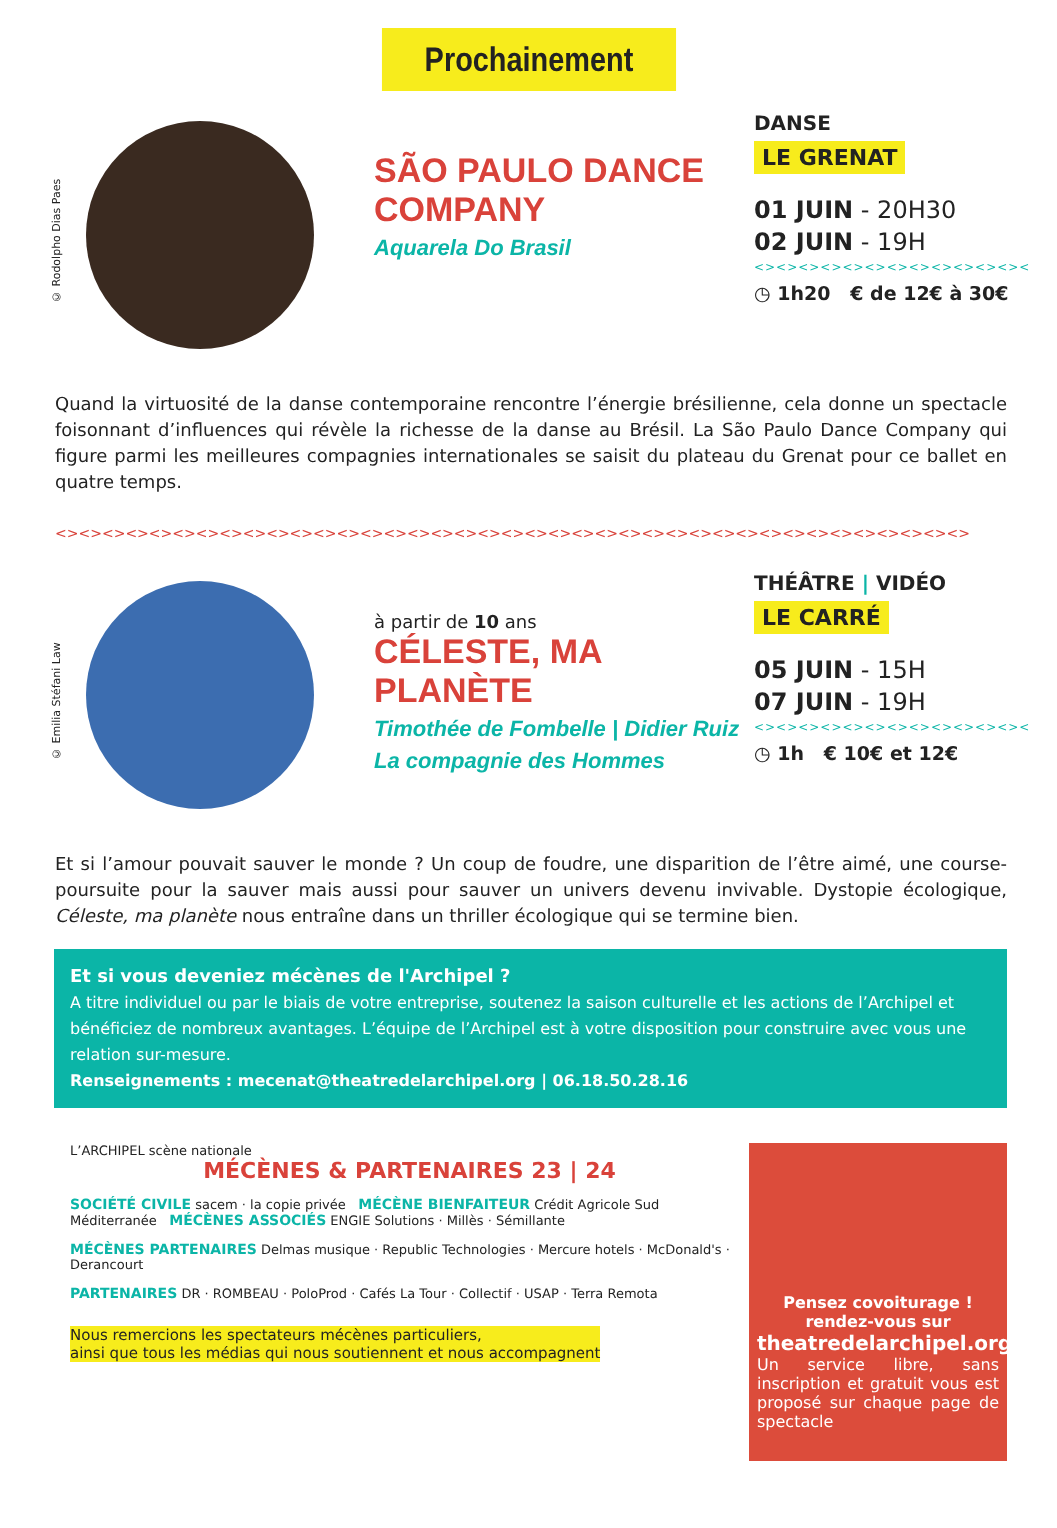Prochainement
© Rodolpho Dias Paes
SÃO PAULO DANCE COMPANY
Aquarela Do Brasil
DANSE
LE GRENAT
01 JUIN - 20H30
02 JUIN - 19H
<><><><><><><><><><><><><
◷ 1h20 € de 12€ à 30€
Quand la virtuosité de la danse contemporaine rencontre l’énergie brésilienne, cela donne un spectacle foisonnant d’influences qui révèle la richesse de la danse au Brésil. La São Paulo Dance Company qui figure parmi les meilleures compagnies internationales se saisit du plateau du Grenat pour ce ballet en quatre temps.
<><><><><><><><><><><><><><><><><><><><><><><><><><><><><><><><><><><><><><><>
© Emilia Stéfani Law
à partir de 10 ans
CÉLESTE, MA PLANÈTE
Timothée de Fombelle | Didier Ruiz
La compagnie des Hommes
THÉÂTRE | VIDÉO
LE CARRÉ
05 JUIN - 15H
07 JUIN - 19H
<><><><><><><><><><><><><
◷ 1h € 10€ et 12€
Et si l’amour pouvait sauver le monde ? Un coup de foudre, une disparition de l’être aimé, une course-poursuite pour la sauver mais aussi pour sauver un univers devenu invivable. Dystopie écologique, Céleste, ma planète nous entraîne dans un thriller écologique qui se termine bien.
Et si vous deveniez mécènes de l'Archipel ?
A titre individuel ou par le biais de votre entreprise, soutenez la saison culturelle et les actions de l’Archipel et bénéficiez de nombreux avantages. L’équipe de l’Archipel est à votre disposition pour construire avec vous une relation sur-mesure.
Renseignements : mecenat@theatredelarchipel.org | 06.18.50.28.16
L’ARCHIPEL scène nationale
MÉCÈNES & PARTENAIRES 23 | 24
SOCIÉTÉ CIVILE sacem · la copie privée MÉCÈNE BIENFAITEUR Crédit Agricole Sud Méditerranée MÉCÈNES ASSOCIÉS ENGIE Solutions · Millès · Sémillante
MÉCÈNES PARTENAIRES Delmas musique · Republic Technologies · Mercure hotels · McDonald's · Derancourt
PARTENAIRES DR · ROMBEAU · PoloProd · Cafés La Tour · Collectif · USAP · Terra Remota
Nous remercions les spectateurs mécènes particuliers,
ainsi que tous les médias qui nous soutiennent et nous accompagnent
Pensez covoiturage !
rendez-vous sur
theatredelarchipel.org
Un service libre, sans inscription et gratuit vous est proposé sur chaque page de spectacle